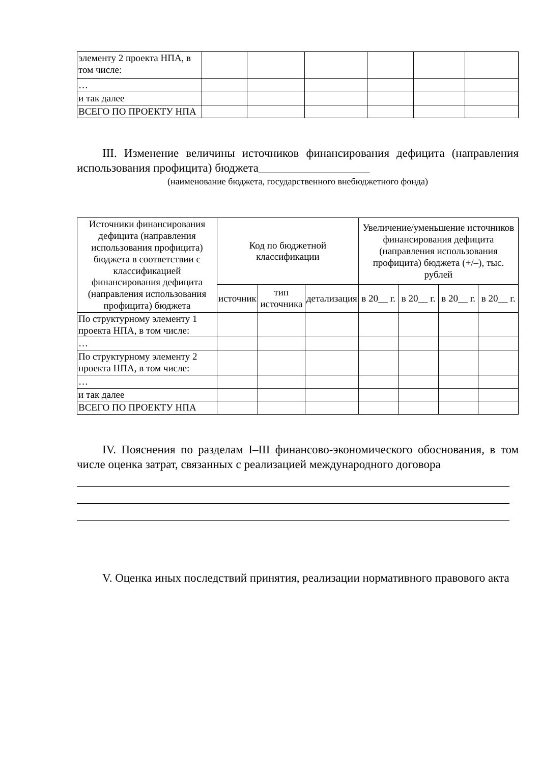| элементу 2 проекта НПА, в том числе: | | | | | | |
| … | | | | | | |
| и так далее | | | | | | |
| ВСЕГО ПО ПРОЕКТУ НПА | | | | | | |
III. Изменение величины источников финансирования дефицита (направления использования профицита) бюджета___________________
(наименование бюджета, государственного внебюджетного фонда)
| Источники финансирования дефицита (направления использования профицита) бюджета в соответствии с классификацией финансирования дефицита (направления использования профицита) бюджета | Код по бюджетной классификации | | | Увеличение/уменьшение источников финансирования дефицита (направления использования профицита) бюджета (+/–), тыс. рублей | | | |
| --- | --- | --- | --- | --- | --- | --- | --- |
| | источник | тип источника | детализация | в 20__ г. | в 20__ г. | в 20__ г. | в 20__ г. |
| По структурному элементу 1 проекта НПА, в том числе: | | | | | | | |
| … | | | | | | | |
| По структурному элементу 2 проекта НПА, в том числе: | | | | | | | |
| … | | | | | | | |
| и так далее | | | | | | | |
| ВСЕГО ПО ПРОЕКТУ НПА | | | | | | | |
IV. Пояснения по разделам I–III финансово-экономического обоснования, в том числе оценка затрат, связанных с реализацией международного договора
V. Оценка иных последствий принятия, реализации нормативного правового акта